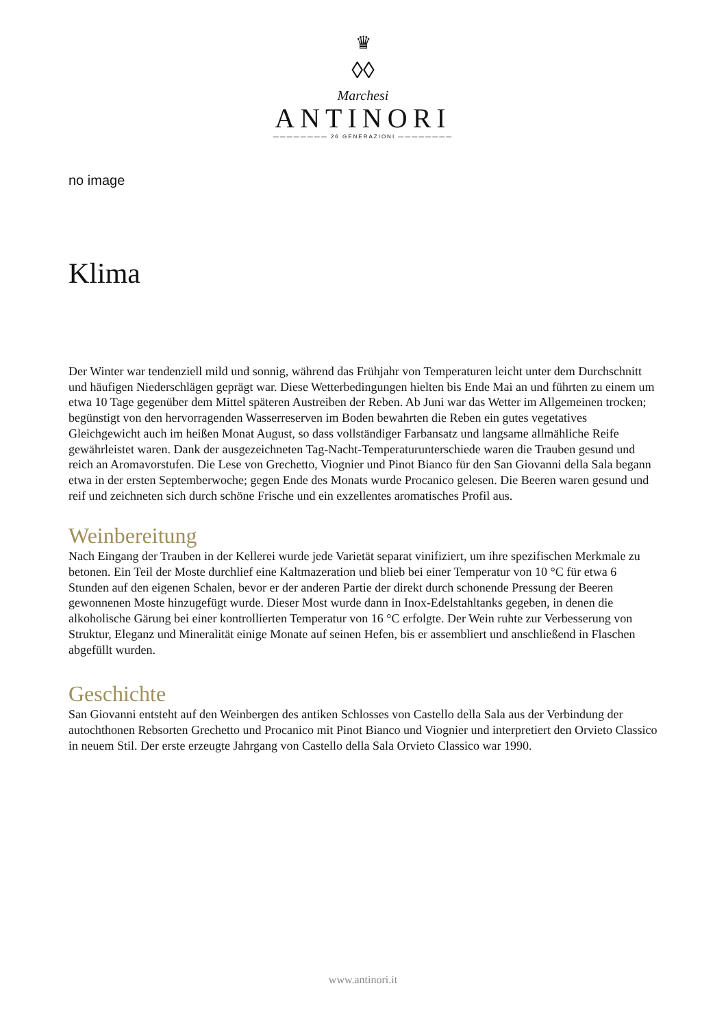♛
◊◊
Marchesi
ANTINORI
———————— 26 GENERAZIONI ————————
no image
Klima
Der Winter war tendenziell mild und sonnig, während das Frühjahr von Temperaturen leicht unter dem Durchschnitt und häufigen Niederschlägen geprägt war. Diese Wetterbedingungen hielten bis Ende Mai an und führten zu einem um etwa 10 Tage gegenüber dem Mittel späteren Austreiben der Reben. Ab Juni war das Wetter im Allgemeinen trocken; begünstigt von den hervorragenden Wasserreserven im Boden bewahrten die Reben ein gutes vegetatives Gleichgewicht auch im heißen Monat August, so dass vollständiger Farbansatz und langsame allmähliche Reife gewährleistet waren. Dank der ausgezeichneten Tag-Nacht-Temperaturunterschiede waren die Trauben gesund und reich an Aromavorstufen. Die Lese von Grechetto, Viognier und Pinot Bianco für den San Giovanni della Sala begann etwa in der ersten Septemberwoche; gegen Ende des Monats wurde Procanico gelesen. Die Beeren waren gesund und reif und zeichneten sich durch schöne Frische und ein exzellentes aromatisches Profil aus.
Weinbereitung
Nach Eingang der Trauben in der Kellerei wurde jede Varietät separat vinifiziert, um ihre spezifischen Merkmale zu betonen. Ein Teil der Moste durchlief eine Kaltmazeration und blieb bei einer Temperatur von 10 °C für etwa 6 Stunden auf den eigenen Schalen, bevor er der anderen Partie der direkt durch schonende Pressung der Beeren gewonnenen Moste hinzugefügt wurde. Dieser Most wurde dann in Inox-Edelstahltanks gegeben, in denen die alkoholische Gärung bei einer kontrollierten Temperatur von 16 °C erfolgte. Der Wein ruhte zur Verbesserung von Struktur, Eleganz und Mineralität einige Monate auf seinen Hefen, bis er assembliert und anschließend in Flaschen abgefüllt wurden.
Geschichte
San Giovanni entsteht auf den Weinbergen des antiken Schlosses von Castello della Sala aus der Verbindung der autochthonen Rebsorten Grechetto und Procanico mit Pinot Bianco und Viognier und interpretiert den Orvieto Classico in neuem Stil. Der erste erzeugte Jahrgang von Castello della Sala Orvieto Classico war 1990.
www.antinori.it